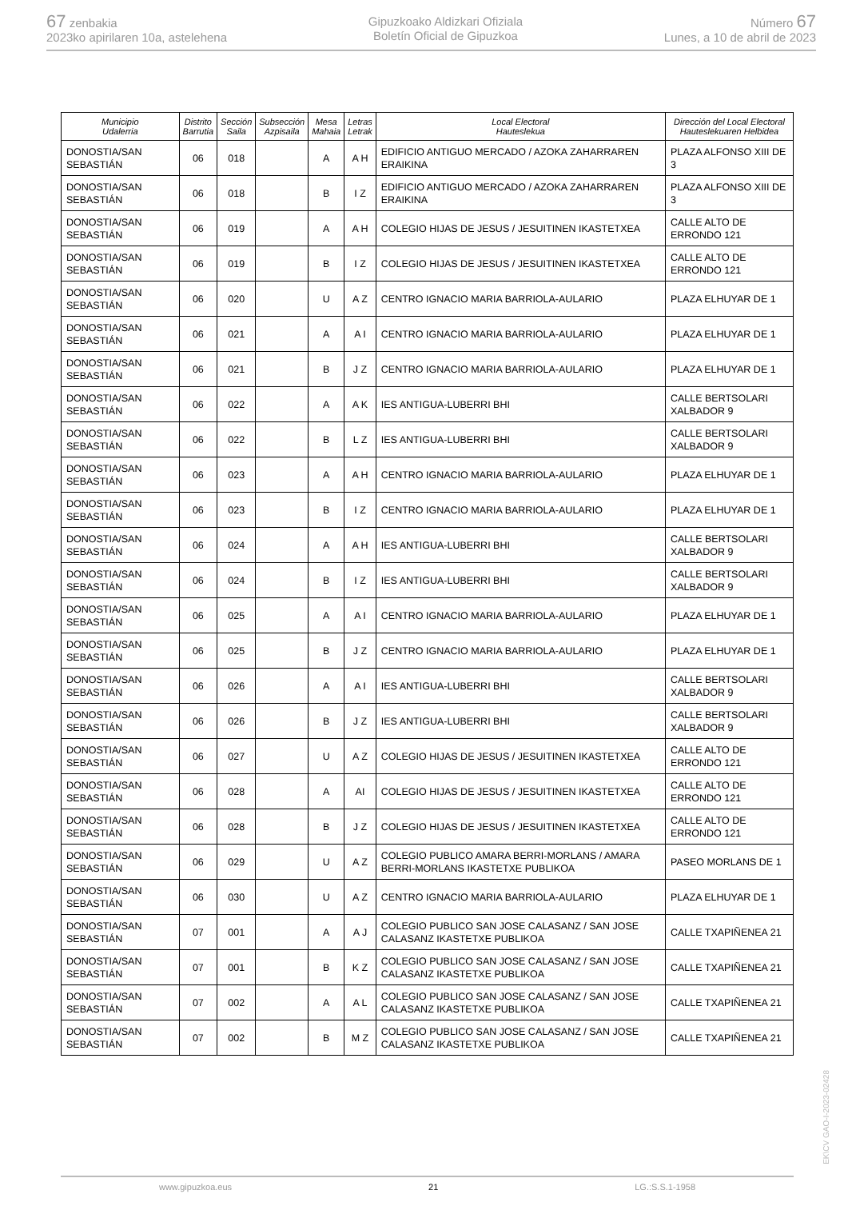67 zenbakia
2023ko apirilaren 10a, astelehena
Gipuzkoako Aldizkari Ofiziala
Boletín Oficial de Gipuzkoa
Número 67
Lunes, a 10 de abril de 2023
| Municipio Udalerria | Distrito Barrutia | Sección Saila | Subsección Azpisaila | Mesa Mahaia | Letras Letrak | Local Electoral Hauteslekua | Dirección del Local Electoral Hauteslekuaren Helbidea |
| --- | --- | --- | --- | --- | --- | --- | --- |
| DONOSTIA/SAN SEBASTIÁN | 06 | 018 | | A | A H | EDIFICIO ANTIGUO MERCADO / AZOKA ZAHARRAREN ERAIKINA | PLAZA ALFONSO XIII DE 3 |
| DONOSTIA/SAN SEBASTIÁN | 06 | 018 | | B | I Z | EDIFICIO ANTIGUO MERCADO / AZOKA ZAHARRAREN ERAIKINA | PLAZA ALFONSO XIII DE 3 |
| DONOSTIA/SAN SEBASTIÁN | 06 | 019 | | A | A H | COLEGIO HIJAS DE JESUS / JESUITINEN IKASTETXEA | CALLE ALTO DE ERRONDO 121 |
| DONOSTIA/SAN SEBASTIÁN | 06 | 019 | | B | I Z | COLEGIO HIJAS DE JESUS / JESUITINEN IKASTETXEA | CALLE ALTO DE ERRONDO 121 |
| DONOSTIA/SAN SEBASTIÁN | 06 | 020 | | U | A Z | CENTRO IGNACIO MARIA BARRIOLA-AULARIO | PLAZA ELHUYAR DE 1 |
| DONOSTIA/SAN SEBASTIÁN | 06 | 021 | | A | A I | CENTRO IGNACIO MARIA BARRIOLA-AULARIO | PLAZA ELHUYAR DE 1 |
| DONOSTIA/SAN SEBASTIÁN | 06 | 021 | | B | J Z | CENTRO IGNACIO MARIA BARRIOLA-AULARIO | PLAZA ELHUYAR DE 1 |
| DONOSTIA/SAN SEBASTIÁN | 06 | 022 | | A | A K | IES ANTIGUA-LUBERRI BHI | CALLE BERTSOLARI XALBADOR 9 |
| DONOSTIA/SAN SEBASTIÁN | 06 | 022 | | B | L Z | IES ANTIGUA-LUBERRI BHI | CALLE BERTSOLARI XALBADOR 9 |
| DONOSTIA/SAN SEBASTIÁN | 06 | 023 | | A | A H | CENTRO IGNACIO MARIA BARRIOLA-AULARIO | PLAZA ELHUYAR DE 1 |
| DONOSTIA/SAN SEBASTIÁN | 06 | 023 | | B | I Z | CENTRO IGNACIO MARIA BARRIOLA-AULARIO | PLAZA ELHUYAR DE 1 |
| DONOSTIA/SAN SEBASTIÁN | 06 | 024 | | A | A H | IES ANTIGUA-LUBERRI BHI | CALLE BERTSOLARI XALBADOR 9 |
| DONOSTIA/SAN SEBASTIÁN | 06 | 024 | | B | I Z | IES ANTIGUA-LUBERRI BHI | CALLE BERTSOLARI XALBADOR 9 |
| DONOSTIA/SAN SEBASTIÁN | 06 | 025 | | A | A I | CENTRO IGNACIO MARIA BARRIOLA-AULARIO | PLAZA ELHUYAR DE 1 |
| DONOSTIA/SAN SEBASTIÁN | 06 | 025 | | B | J Z | CENTRO IGNACIO MARIA BARRIOLA-AULARIO | PLAZA ELHUYAR DE 1 |
| DONOSTIA/SAN SEBASTIÁN | 06 | 026 | | A | A I | IES ANTIGUA-LUBERRI BHI | CALLE BERTSOLARI XALBADOR 9 |
| DONOSTIA/SAN SEBASTIÁN | 06 | 026 | | B | J Z | IES ANTIGUA-LUBERRI BHI | CALLE BERTSOLARI XALBADOR 9 |
| DONOSTIA/SAN SEBASTIÁN | 06 | 027 | | U | A Z | COLEGIO HIJAS DE JESUS / JESUITINEN IKASTETXEA | CALLE ALTO DE ERRONDO 121 |
| DONOSTIA/SAN SEBASTIÁN | 06 | 028 | | A | AI | COLEGIO HIJAS DE JESUS / JESUITINEN IKASTETXEA | CALLE ALTO DE ERRONDO 121 |
| DONOSTIA/SAN SEBASTIÁN | 06 | 028 | | B | J Z | COLEGIO HIJAS DE JESUS / JESUITINEN IKASTETXEA | CALLE ALTO DE ERRONDO 121 |
| DONOSTIA/SAN SEBASTIÁN | 06 | 029 | | U | A Z | COLEGIO PUBLICO AMARA BERRI-MORLANS / AMARA BERRI-MORLANS IKASTETXE PUBLIKOA | PASEO MORLANS DE 1 |
| DONOSTIA/SAN SEBASTIÁN | 06 | 030 | | U | A Z | CENTRO IGNACIO MARIA BARRIOLA-AULARIO | PLAZA ELHUYAR DE 1 |
| DONOSTIA/SAN SEBASTIÁN | 07 | 001 | | A | A J | COLEGIO PUBLICO SAN JOSE CALASANZ / SAN JOSE CALASANZ IKASTETXE PUBLIKOA | CALLE TXAPIÑENEA 21 |
| DONOSTIA/SAN SEBASTIÁN | 07 | 001 | | B | K Z | COLEGIO PUBLICO SAN JOSE CALASANZ / SAN JOSE CALASANZ IKASTETXE PUBLIKOA | CALLE TXAPIÑENEA 21 |
| DONOSTIA/SAN SEBASTIÁN | 07 | 002 | | A | A L | COLEGIO PUBLICO SAN JOSE CALASANZ / SAN JOSE CALASANZ IKASTETXE PUBLIKOA | CALLE TXAPIÑENEA 21 |
| DONOSTIA/SAN SEBASTIÁN | 07 | 002 | | B | M Z | COLEGIO PUBLICO SAN JOSE CALASANZ / SAN JOSE CALASANZ IKASTETXE PUBLIKOA | CALLE TXAPIÑENEA 21 |
EK\CV GAO-I-2023-02428
www.gipuzkoa.eus 21 LG.:S.S.1-1958